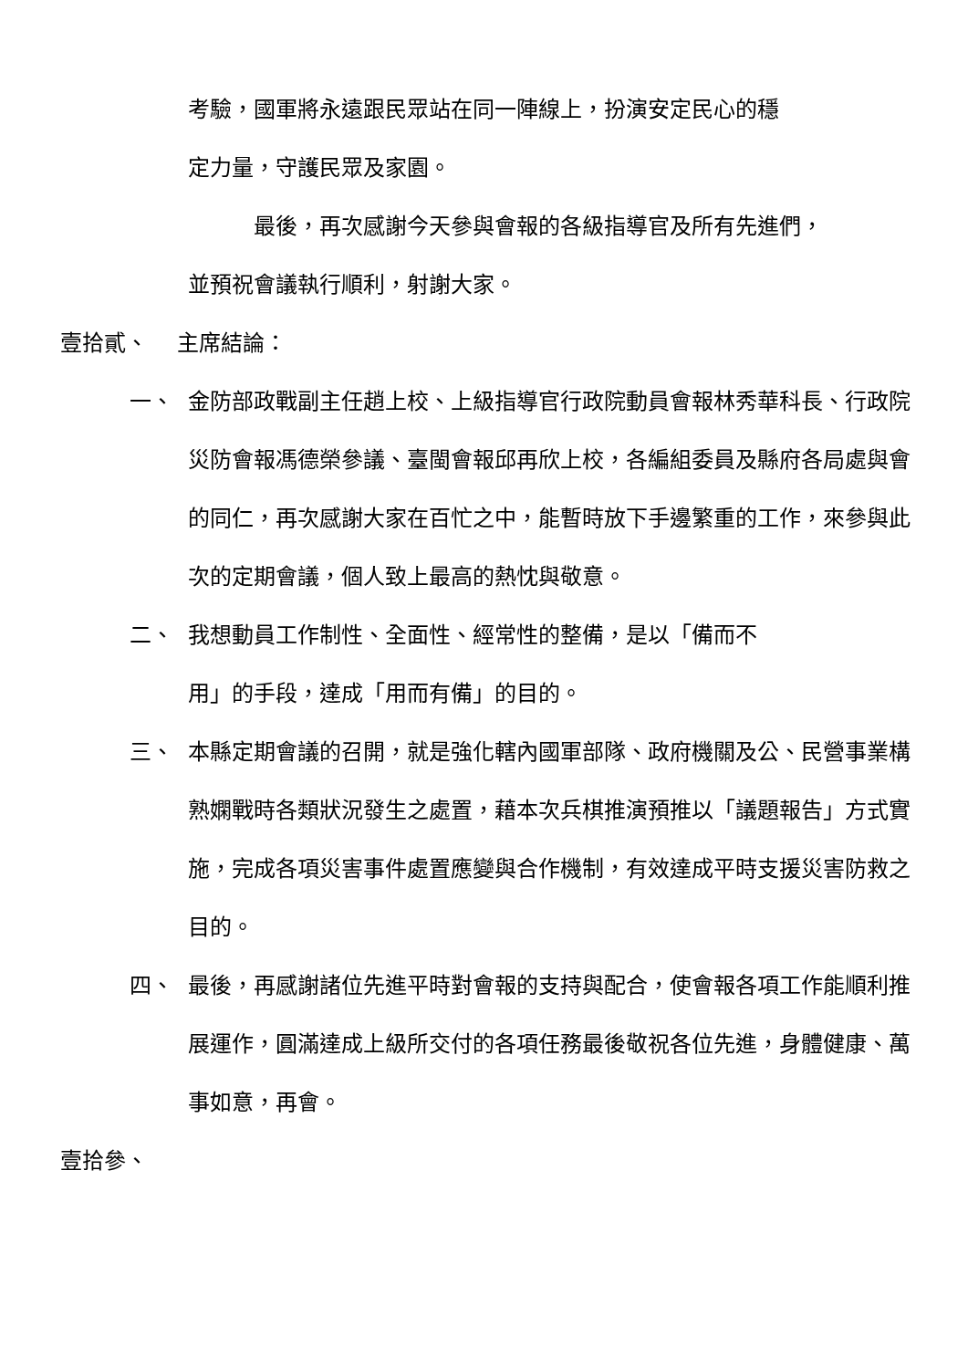考驗，國軍將永遠跟民眾站在同一陣線上，扮演安定民心的穩
定力量，守護民眾及家園。
最後，再次感謝今天參與會報的各級指導官及所有先進們，
並預祝會議執行順利，射謝大家。
壹拾貳、 主席結論：
一、 金防部政戰副主任趙上校、上級指導官行政院動員會報林秀華科長、行政院災防會報馮德榮參議、臺閩會報邱再欣上校，各編組委員及縣府各局處與會的同仁，再次感謝大家在百忙之中，能暫時放下手邊繁重的工作，來參與此次的定期會議，個人致上最高的熱忱與敬意。
二、 我想動員工作制性、全面性、經常性的整備，是以「備而不
用」的手段，達成「用而有備」的目的。
三、 本縣定期會議的召開，就是強化轄內國軍部隊、政府機關及公、民營事業構熟嫻戰時各類狀況發生之處置，藉本次兵棋推演預推以「議題報告」方式實施，完成各項災害事件處置應變與合作機制，有效達成平時支援災害防救之目的。
四、 最後，再感謝諸位先進平時對會報的支持與配合，使會報各項工作能順利推展運作，圓滿達成上級所交付的各項任務最後敬祝各位先進，身體健康、萬事如意，再會。
壹拾參、